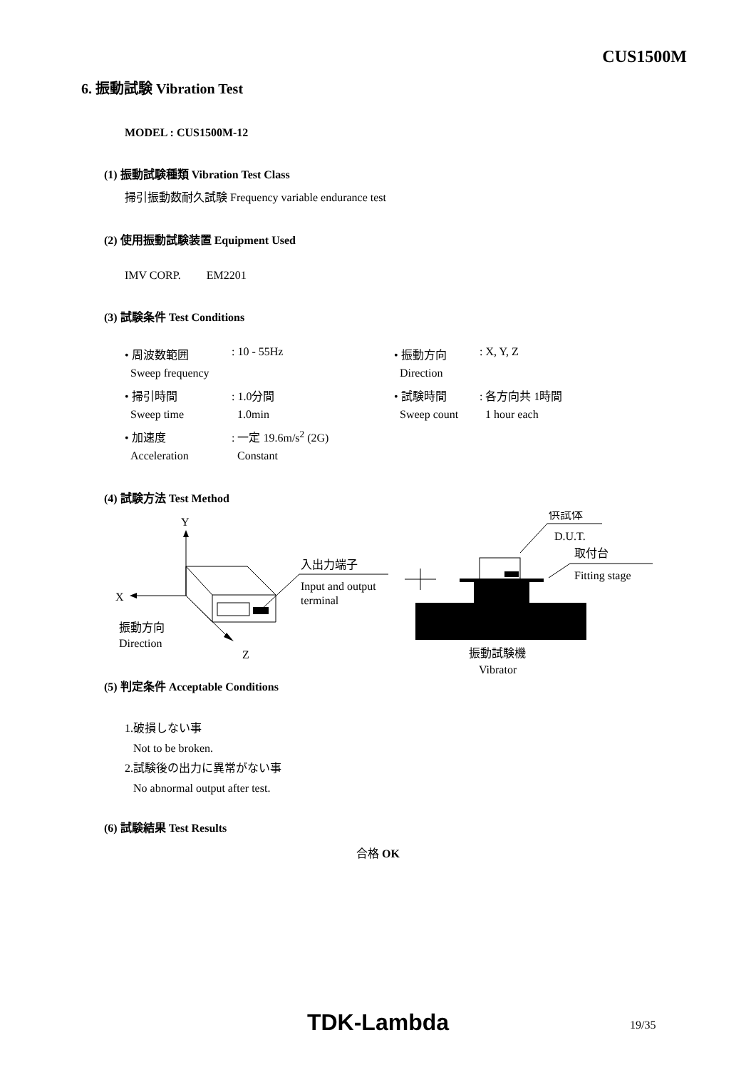CUS1500M
6. 振動試験 Vibration Test
MODEL : CUS1500M-12
(1) 振動試験種類 Vibration Test Class
掃引振動数耐久試験 Frequency variable endurance test
(2) 使用振動試験装置 Equipment Used
IMV CORP. EM2201
(3) 試験条件 Test Conditions
| • 周波数範囲 | : 10 - 55Hz | • 振動方向 | : X, Y, Z |
| Sweep frequency | | Direction | |
| • 掃引時間 | : 1.0分間 | • 試験時間 | : 各方向共 1時間 |
| Sweep time | 1.0min | Sweep count | 1 hour each |
| • 加速度 | : 一定 19.6m/s<sup>2</sup> (2G) | | |
| Acceleration | Constant | | |
(4) 試験方法 Test Method
Y
X
Z
振動方向
Direction
入出力端子
Input and output
terminal
供試体
D.U.T.
取付台
Fitting stage
振動試験機
Vibrator
(5) 判定条件 Acceptable Conditions
1.破損しない事
Not to be broken.
2.試験後の出力に異常がない事
No abnormal output after test.
(6) 試験結果 Test Results
合格 OK
TDK-Lambda 19/35